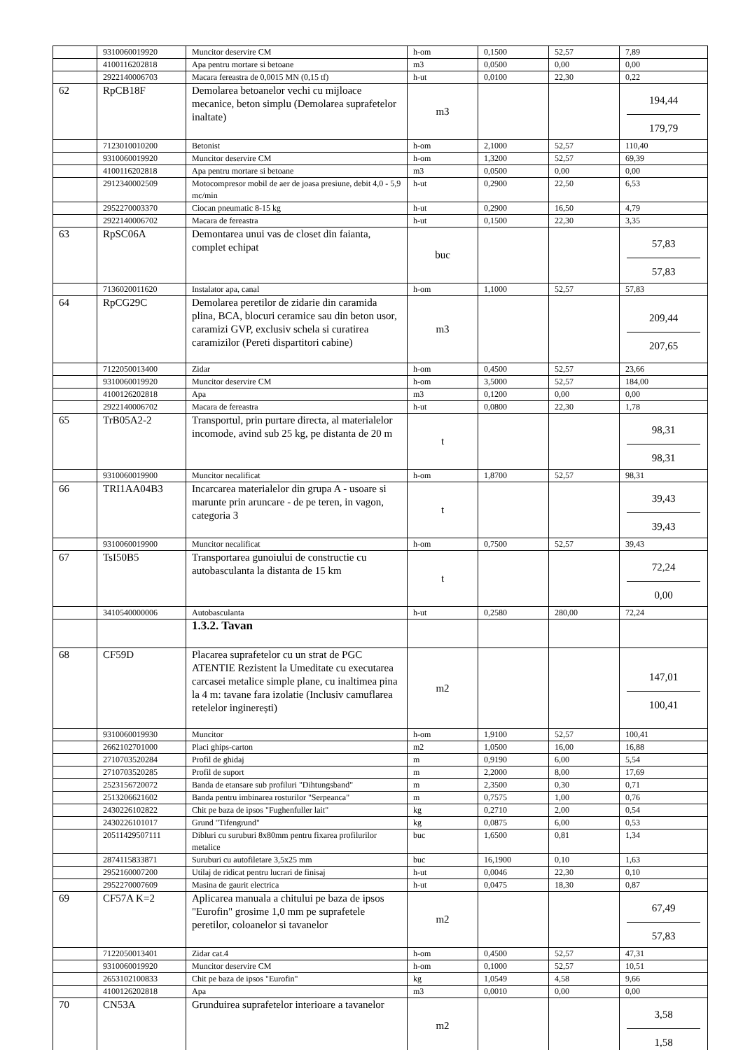| | 9310060019920 | Muncitor deservire CM | h-om | 0,1500 | 52,57 | 7,89 |
| | 4100116202818 | Apa pentru mortare si betoane | m3 | 0,0500 | 0,00 | 0,00 |
| | 2922140006703 | Macara fereastra de 0,0015 MN (0,15 tf) | h-ut | 0,0100 | 22,30 | 0,22 |
| 62 | RpCB18F | Demolarea betoanelor vechi cu mijloace mecanice, beton simplu (Demolarea suprafetelor inaltate) | m3 | | | 194,44 179,79 |
| | 7123010010200 | Betonist | h-om | 2,1000 | 52,57 | 110,40 |
| | 9310060019920 | Muncitor deservire CM | h-om | 1,3200 | 52,57 | 69,39 |
| | 4100116202818 | Apa pentru mortare si betoane | m3 | 0,0500 | 0,00 | 0,00 |
| | 2912340002509 | Motocompresor mobil de aer de joasa presiune, debit 4,0 - 5,9 mc/min | h-ut | 0,2900 | 22,50 | 6,53 |
| | 2952270003370 | Ciocan pneumatic 8-15 kg | h-ut | 0,2900 | 16,50 | 4,79 |
| | 2922140006702 | Macara de fereastra | h-ut | 0,1500 | 22,30 | 3,35 |
| 63 | RpSC06A | Demontarea unui vas de closet din faianta, complet echipat | buc | | | 57,83 57,83 |
| | 7136020011620 | Instalator apa, canal | h-om | 1,1000 | 52,57 | 57,83 |
| 64 | RpCG29C | Demolarea peretilor de zidarie din caramida plina, BCA, blocuri ceramice sau din beton usor, caramizi GVP, exclusiv schela si curatirea caramizilor (Pereti dispartitori cabine) | m3 | | | 209,44 207,65 |
| | 7122050013400 | Zidar | h-om | 0,4500 | 52,57 | 23,66 |
| | 9310060019920 | Muncitor deservire CM | h-om | 3,5000 | 52,57 | 184,00 |
| | 4100126202818 | Apa | m3 | 0,1200 | 0,00 | 0,00 |
| | 2922140006702 | Macara de fereastra | h-ut | 0,0800 | 22,30 | 1,78 |
| 65 | TrB05A2-2 | Transportul, prin purtare directa, al materialelor incomode, avind sub 25 kg, pe distanta de 20 m | t | | | 98,31 98,31 |
| | 9310060019900 | Muncitor necalificat | h-om | 1,8700 | 52,57 | 98,31 |
| 66 | TRI1AA04B3 | Incarcarea materialelor din grupa A - usoare si marunte prin aruncare - de pe teren, in vagon, categoria 3 | t | | | 39,43 39,43 |
| | 9310060019900 | Muncitor necalificat | h-om | 0,7500 | 52,57 | 39,43 |
| 67 | TsI50B5 | Transportarea gunoiului de constructie cu autobasculanta la distanta de 15 km | t | | | 72,24 0,00 |
| | 3410540000006 | Autobasculanta | h-ut | 0,2580 | 280,00 | 72,24 |
| | | 1.3.2. Tavan | | | | |
| 68 | CF59D | Placarea suprafetelor cu un strat de PGC ATENTIE Rezistent la Umeditate cu executarea carcasei metalice simple plane, cu inaltimea pina la 4 m: tavane fara izolatie (Inclusiv camuflarea retelelor inginerești) | m2 | | | 147,01 100,41 |
| | 9310060019930 | Muncitor | h-om | 1,9100 | 52,57 | 100,41 |
| | 2662102701000 | Placi ghips-carton | m2 | 1,0500 | 16,00 | 16,88 |
| | 2710703520284 | Profil de ghidaj | m | 0,9190 | 6,00 | 5,54 |
| | 2710703520285 | Profil de suport | m | 2,2000 | 8,00 | 17,69 |
| | 2523156720072 | Banda de etansare sub profiluri "Dihtungsband" | m | 2,3500 | 0,30 | 0,71 |
| | 2513206621602 | Banda pentru imbinarea rosturilor "Serpeanca" | m | 0,7575 | 1,00 | 0,76 |
| | 2430226102822 | Chit pe baza de ipsos "Fughenfuller lait" | kg | 0,2710 | 2,00 | 0,54 |
| | 2430226101017 | Grund "Tifengrund" | kg | 0,0875 | 6,00 | 0,53 |
| | 20511429507111 | Dibluri cu suruburi 8x80mm pentru fixarea profilurilor metalice | buc | 1,6500 | 0,81 | 1,34 |
| | 2874115833871 | Suruburi cu autofiletare 3,5x25 mm | buc | 16,1900 | 0,10 | 1,63 |
| | 2952160007200 | Utilaj de ridicat pentru lucrari de finisaj | h-ut | 0,0046 | 22,30 | 0,10 |
| | 2952270007609 | Masina de gaurit electrica | h-ut | 0,0475 | 18,30 | 0,87 |
| 69 | CF57A K=2 | Aplicarea manuala a chitului pe baza de ipsos "Eurofin" grosime 1,0 mm pe suprafetele peretilor, coloanelor si tavanelor | m2 | | | 67,49 57,83 |
| | 7122050013401 | Zidar cat.4 | h-om | 0,4500 | 52,57 | 47,31 |
| | 9310060019920 | Muncitor deservire CM | h-om | 0,1000 | 52,57 | 10,51 |
| | 2653102100833 | Chit pe baza de ipsos "Eurofin" | kg | 1,0549 | 4,58 | 9,66 |
| | 4100126202818 | Apa | m3 | 0,0010 | 0,00 | 0,00 |
| 70 | CN53A | Grunduirea suprafetelor interioare a tavanelor | m2 | | | 3,58 1,58 |